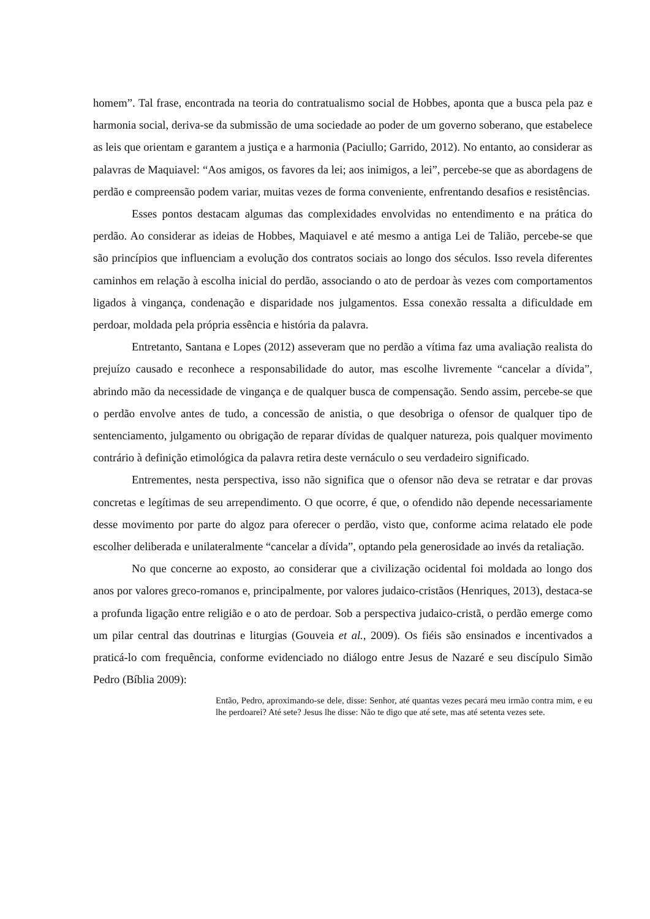homem”. Tal frase, encontrada na teoria do contratualismo social de Hobbes, aponta que a busca pela paz e harmonia social, deriva-se da submissão de uma sociedade ao poder de um governo soberano, que estabelece as leis que orientam e garantem a justiça e a harmonia (Paciullo; Garrido, 2012). No entanto, ao considerar as palavras de Maquiavel: “Aos amigos, os favores da lei; aos inimigos, a lei”, percebe-se que as abordagens de perdão e compreensão podem variar, muitas vezes de forma conveniente, enfrentando desafios e resistências.
Esses pontos destacam algumas das complexidades envolvidas no entendimento e na prática do perdão. Ao considerar as ideias de Hobbes, Maquiavel e até mesmo a antiga Lei de Talião, percebe-se que são princípios que influenciam a evolução dos contratos sociais ao longo dos séculos. Isso revela diferentes caminhos em relação à escolha inicial do perdão, associando o ato de perdoar às vezes com comportamentos ligados à vingança, condenação e disparidade nos julgamentos. Essa conexão ressalta a dificuldade em perdoar, moldada pela própria essência e história da palavra.
Entretanto, Santana e Lopes (2012) asseveram que no perdão a vítima faz uma avaliação realista do prejuízo causado e reconhece a responsabilidade do autor, mas escolhe livremente “cancelar a dívida”, abrindo mão da necessidade de vingança e de qualquer busca de compensação. Sendo assim, percebe-se que o perdão envolve antes de tudo, a concessão de anistia, o que desobriga o ofensor de qualquer tipo de sentenciamento, julgamento ou obrigação de reparar dívidas de qualquer natureza, pois qualquer movimento contrário à definição etimológica da palavra retira deste vernáculo o seu verdadeiro significado.
Entrementes, nesta perspectiva, isso não significa que o ofensor não deva se retratar e dar provas concretas e legítimas de seu arrependimento. O que ocorre, é que, o ofendido não depende necessariamente desse movimento por parte do algoz para oferecer o perdão, visto que, conforme acima relatado ele pode escolher deliberada e unilateralmente “cancelar a dívida”, optando pela generosidade ao invés da retaliação.
No que concerne ao exposto, ao considerar que a civilização ocidental foi moldada ao longo dos anos por valores greco-romanos e, principalmente, por valores judaico-cristãos (Henriques, 2013), destaca-se a profunda ligação entre religião e o ato de perdoar. Sob a perspectiva judaico-cristã, o perdão emerge como um pilar central das doutrinas e liturgias (Gouveia et al., 2009). Os fiéis são ensinados e incentivados a praticá-lo com frequência, conforme evidenciado no diálogo entre Jesus de Nazaré e seu discípulo Simão Pedro (Bíblia 2009):
Então, Pedro, aproximando-se dele, disse: Senhor, até quantas vezes pecará meu irmão contra mim, e eu lhe perdoarei? Até sete? Jesus lhe disse: Não te digo que até sete, mas até setenta vezes sete.